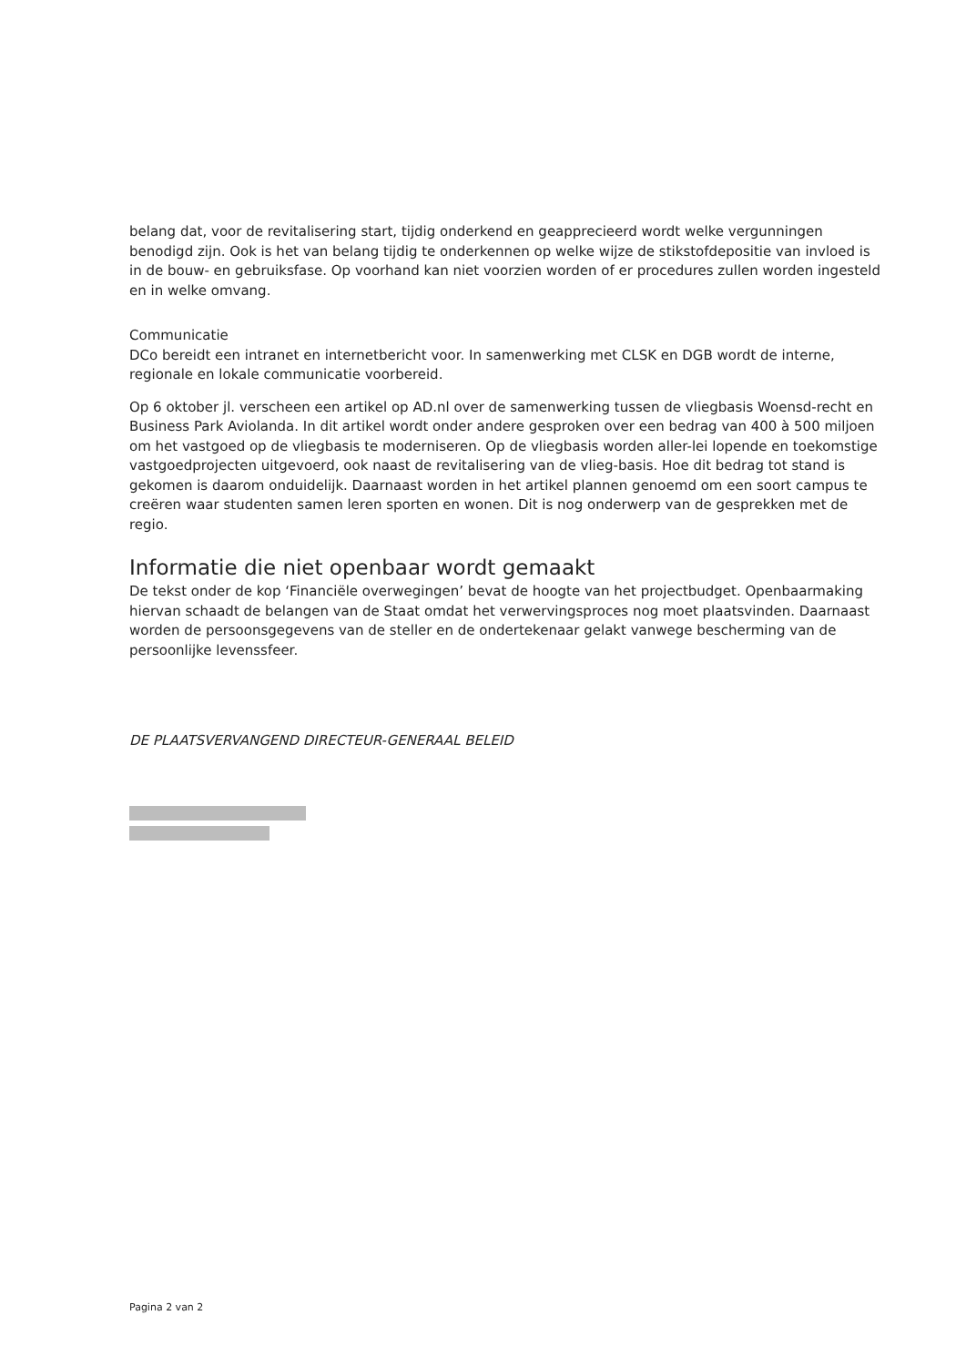belang dat, voor de revitalisering start, tijdig onderkend en geapprecieerd wordt welke vergunningen benodigd zijn. Ook is het van belang tijdig te onderkennen op welke wijze de stikstofdepositie van invloed is in de bouw- en gebruiksfase. Op voorhand kan niet voorzien worden of er procedures zullen worden ingesteld en in welke omvang.
Communicatie
DCo bereidt een intranet en internetbericht voor. In samenwerking met CLSK en DGB wordt de interne, regionale en lokale communicatie voorbereid.
Op 6 oktober jl. verscheen een artikel op AD.nl over de samenwerking tussen de vliegbasis Woensd-recht en Business Park Aviolanda. In dit artikel wordt onder andere gesproken over een bedrag van 400 à 500 miljoen om het vastgoed op de vliegbasis te moderniseren. Op de vliegbasis worden aller-lei lopende en toekomstige vastgoedprojecten uitgevoerd, ook naast de revitalisering van de vlieg-basis. Hoe dit bedrag tot stand is gekomen is daarom onduidelijk. Daarnaast worden in het artikel plannen genoemd om een soort campus te creëren waar studenten samen leren sporten en wonen. Dit is nog onderwerp van de gesprekken met de regio.
Informatie die niet openbaar wordt gemaakt
De tekst onder de kop ‘Financiële overwegingen’ bevat de hoogte van het projectbudget. Openbaarmaking hiervan schaadt de belangen van de Staat omdat het verwervingsproces nog moet plaatsvinden. Daarnaast worden de persoonsgegevens van de steller en de ondertekenaar gelakt vanwege bescherming van de persoonlijke levenssfeer.
DE PLAATSVERVANGEND DIRECTEUR-GENERAAL BELEID
Pagina 2 van 2